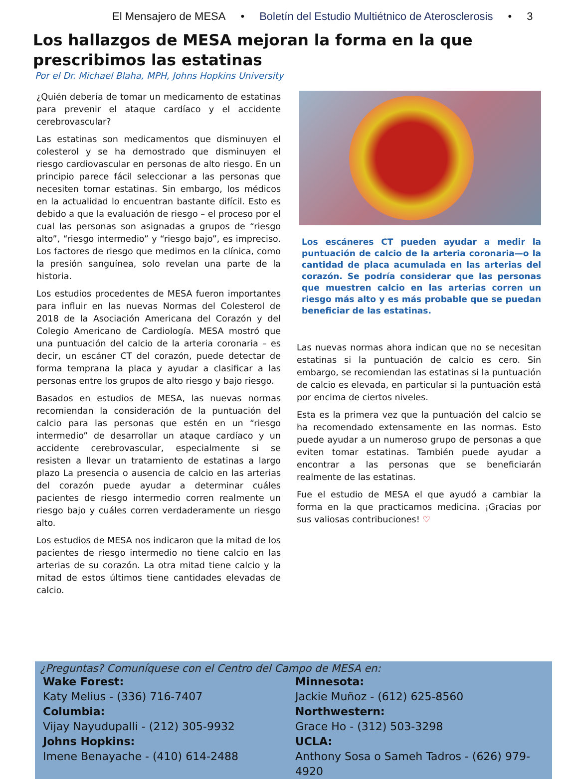El Mensajero de MESA • Boletín del Estudio Multiétnico de Aterosclerosis • 3
Los hallazgos de MESA mejoran la forma en la que prescribimos las estatinas
Por el Dr. Michael Blaha, MPH, Johns Hopkins University
¿Quién debería de tomar un medicamento de estatinas para prevenir el ataque cardíaco y el accidente cerebrovascular?
Las estatinas son medicamentos que disminuyen el colesterol y se ha demostrado que disminuyen el riesgo cardiovascular en personas de alto riesgo. En un principio parece fácil seleccionar a las personas que necesiten tomar estatinas. Sin embargo, los médicos en la actualidad lo encuentran bastante difícil. Esto es debido a que la evaluación de riesgo – el proceso por el cual las personas son asignadas a grupos de “riesgo alto”, “riesgo intermedio” y “riesgo bajo”, es impreciso. Los factores de riesgo que medimos en la clínica, como la presión sanguínea, solo revelan una parte de la historia.
Los estudios procedentes de MESA fueron importantes para influir en las nuevas Normas del Colesterol de 2018 de la Asociación Americana del Corazón y del Colegio Americano de Cardiología. MESA mostró que una puntuación del calcio de la arteria coronaria – es decir, un escáner CT del corazón, puede detectar de forma temprana la placa y ayudar a clasificar a las personas entre los grupos de alto riesgo y bajo riesgo.
Basados en estudios de MESA, las nuevas normas recomiendan la consideración de la puntuación del calcio para las personas que estén en un “riesgo intermedio” de desarrollar un ataque cardíaco y un accidente cerebrovascular, especialmente si se resisten a llevar un tratamiento de estatinas a largo plazo La presencia o ausencia de calcio en las arterias del corazón puede ayudar a determinar cuáles pacientes de riesgo intermedio corren realmente un riesgo bajo y cuáles corren verdaderamente un riesgo alto.
Los estudios de MESA nos indicaron que la mitad de los pacientes de riesgo intermedio no tiene calcio en las arterias de su corazón. La otra mitad tiene calcio y la mitad de estos últimos tiene cantidades elevadas de calcio.
Los escáneres CT pueden ayudar a medir la puntuación de calcio de la arteria coronaria—o la cantidad de placa acumulada en las arterias del corazón. Se podría considerar que las personas que muestren calcio en las arterias corren un riesgo más alto y es más probable que se puedan beneficiar de las estatinas.
Las nuevas normas ahora indican que no se necesitan estatinas si la puntuación de calcio es cero. Sin embargo, se recomiendan las estatinas si la puntuación de calcio es elevada, en particular si la puntuación está por encima de ciertos niveles.
Esta es la primera vez que la puntuación del calcio se ha recomendado extensamente en las normas. Esto puede ayudar a un numeroso grupo de personas a que eviten tomar estatinas. También puede ayudar a encontrar a las personas que se beneficiarán realmente de las estatinas.
Fue el estudio de MESA el que ayudó a cambiar la forma en la que practicamos medicina. ¡Gracias por sus valiosas contribuciones! ♡
¿Preguntas? Comuníquese con el Centro del Campo de MESA en:
Wake Forest:
Katy Melius - (336) 716-7407
Columbia:
Vijay Nayudupalli - (212) 305-9932
Johns Hopkins:
Imene Benayache - (410) 614-2488
Minnesota:
Jackie Muñoz - (612) 625-8560
Northwestern:
Grace Ho - (312) 503-3298
UCLA:
Anthony Sosa o Sameh Tadros - (626) 979-4920